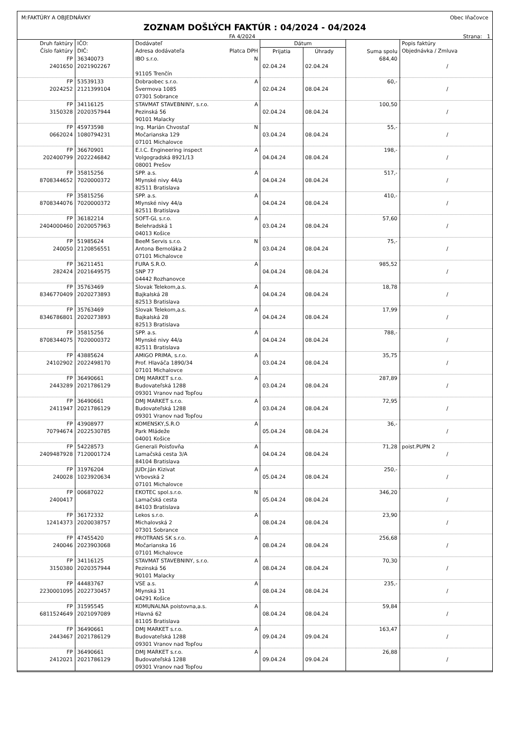M:FAKTÚRY A OBJEDNÁVKY Obec Iňačovce
ZOZNAM DOŠLÝCH FAKTÚR : 04/2024 - 04/2024
FA 4/2024 Strana: 1
| Druh faktúry Číslo faktúry | IČO: DIČ: | Dodávateľ Adresa dodávateľa Platca DPH | Dátum | | Suma spolu | Popis faktúry Objednávka / Zmluva |
| --- | --- | --- | --- | --- | --- | --- |
| | | | Prijatia | Úhrady | | |
| FP 2401650 | 36340073 2021902267 | IBO s.r.o. N 91105 Trenčín | 02.04.24 | 02.04.24 | 684,40 | / |
| FP 2024252 | 53539133 2121399104 | Dobraobec s.r.o. A Švermova 1085 07301 Sobrance | 02.04.24 | 08.04.24 | 60,- | / |
| FP 3150328 | 34116125 2020357944 | STAVMAT STAVEBNINY, s.r.o. A Pezinská 56 90101 Malacky | 02.04.24 | 08.04.24 | 100,50 | / |
| FP 0662024 | 45973598 1080794231 | Ing. Marián Chvostaľ N Močarianska 129 07101 Michalovce | 03.04.24 | 08.04.24 | 55,- | / |
| FP 202400799 | 36670901 2022246842 | E.I.C. Engineering inspect A Volgogradská 8921/13 08001 Prešov | 04.04.24 | 08.04.24 | 198,- | / |
| FP 8708344652 | 35815256 7020000372 | SPP. a.s. A Mlynské nivy 44/a 82511 Bratislava | 04.04.24 | 08.04.24 | 517,- | / |
| FP 8708344076 | 35815256 7020000372 | SPP. a.s. A Mlynské nivy 44/a 82511 Bratislava | 04.04.24 | 08.04.24 | 410,- | / |
| FP 2404000460 | 36182214 2020057963 | SOFT-GL s.r.o. A Belehradská 1 04013 Košice | 03.04.24 | 08.04.24 | 57,60 | / |
| FP 240050 | 51985624 2120856551 | BeeM Servis s.r.o. N Antona Bernoláka 2 07101 Michalovce | 03.04.24 | 08.04.24 | 75,- | / |
| FP 282424 | 36211451 2021649575 | FURA S.R.O. A SNP 77 04442 Rozhanovce | 04.04.24 | 08.04.24 | 985,52 | / |
| FP 8346770409 | 35763469 2020273893 | Slovak Telekom,a.s. A Bajkalská 28 82513 Bratislava | 04.04.24 | 08.04.24 | 18,78 | / |
| FP 8346786801 | 35763469 2020273893 | Slovak Telekom,a.s. A Bajkalská 28 82513 Bratislava | 04.04.24 | 08.04.24 | 17,99 | / |
| FP 8708344075 | 35815256 7020000372 | SPP. a.s. A Mlynské nivy 44/a 82511 Bratislava | 04.04.24 | 08.04.24 | 788,- | / |
| FP 24102902 | 43885624 2022498170 | AMIGO PRIMA, s.r.o. A Prof. Hlaváča 1890/34 07101 Michalovce | 03.04.24 | 08.04.24 | 35,75 | / |
| FP 2443289 | 36490661 2021786129 | DMJ MARKET s.r.o. A Budovateľská 1288 09301 Vranov nad Topľou | 03.04.24 | 08.04.24 | 287,89 | / |
| FP 2411947 | 36490661 2021786129 | DMJ MARKET s.r.o. A Budovateľská 1288 09301 Vranov nad Topľou | 03.04.24 | 08.04.24 | 72,95 | / |
| FP 70794674 | 43908977 2022530785 | KOMENSKY,S.R.O A Park Mládeže 04001 Košice | 05.04.24 | 08.04.24 | 36,- | / |
| FP 2409487928 | 54228573 7120001724 | Generali Poisťovňa A Lamačská cesta 3/A 84104 Bratislava | 04.04.24 | 08.04.24 | 71,28 | poist.PUPN 2 / |
| FP 240028 | 31976204 1023920634 | JUDr.Ján Kizivat A Vrbovská 2 07101 Michalovce | 05.04.24 | 08.04.24 | 250,- | / |
| FP 2400417 | 00687022 | EKOTEC spol.s.r.o. N Lamačská cesta 84103 Bratislava | 05.04.24 | 08.04.24 | 346,20 | / |
| FP 12414373 | 36172332 2020038757 | Lekos s.r.o. A Michalovská 2 07301 Sobrance | 08.04.24 | 08.04.24 | 23,90 | / |
| FP 240046 | 47455420 2023903068 | PROTRANS SK s.r.o. A Močarianska 16 07101 Michalovce | 08.04.24 | 08.04.24 | 256,68 | / |
| FP 3150380 | 34116125 2020357944 | STAVMAT STAVEBNINY, s.r.o. A Pezinská 56 90101 Malacky | 08.04.24 | 08.04.24 | 70,30 | / |
| FP 2230001095 | 44483767 2022730457 | VSE a.s. A Mlynská 31 04291 Košice | 08.04.24 | 08.04.24 | 235,- | / |
| FP 6811524649 | 31595545 2021097089 | KOMUNALNA poistovna,a.s. A Hlavná 62 81105 Bratislava | 08.04.24 | 08.04.24 | 59,84 | / |
| FP 2443467 | 36490661 2021786129 | DMJ MARKET s.r.o. A Budovateľská 1288 09301 Vranov nad Topľou | 09.04.24 | 09.04.24 | 163,47 | / |
| FP 2412021 | 36490661 2021786129 | DMJ MARKET s.r.o. A Budovateľská 1288 09301 Vranov nad Topľou | 09.04.24 | 09.04.24 | 26,88 | / |